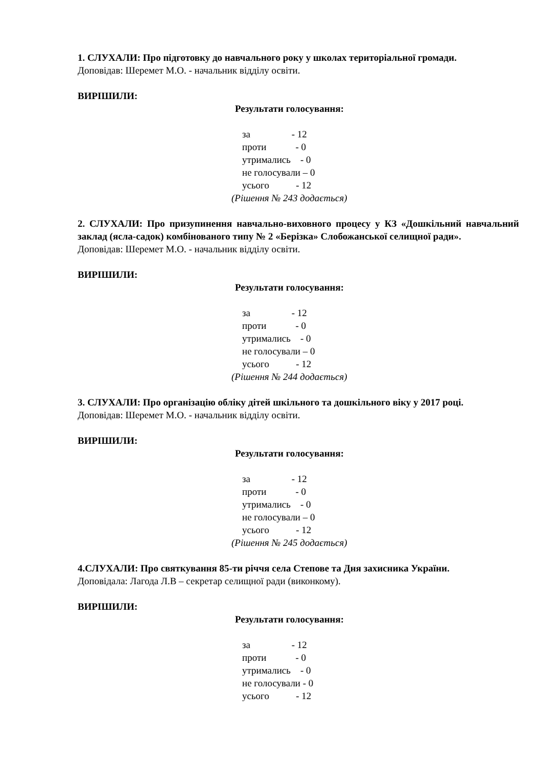1. СЛУХАЛИ: Про підготовку до навчального року у школах територіальної громади.
Доповідав: Шеремет М.О. - начальник відділу освіти.
ВИРІШИЛИ:
Результати голосування:
за - 12 проти - 0 утримались - 0 не голосували – 0 усього - 12
(Рішення № 243 додається)
2. СЛУХАЛИ: Про призупинення навчально-виховного процесу у КЗ «Дошкільний навчальний заклад (ясла-садок) комбінованого типу № 2 «Берізка» Слобожанської селищної ради».
Доповідав: Шеремет М.О. - начальник відділу освіти.
ВИРІШИЛИ:
Результати голосування:
за - 12 проти - 0 утримались - 0 не голосували – 0 усього - 12
(Рішення № 244 додається)
3. СЛУХАЛИ: Про організацію обліку дітей шкільного та дошкільного віку у 2017 році.
Доповідав: Шеремет М.О. - начальник відділу освіти.
ВИРІШИЛИ:
Результати голосування:
за - 12 проти - 0 утримались - 0 не голосували – 0 усього - 12
(Рішення № 245 додається)
4.СЛУХАЛИ: Про святкування 85-ти річчя села Степове та Дня захисника України.
Доповідала: Лагода Л.В – секретар селищної ради (виконкому).
ВИРІШИЛИ:
Результати голосування:
за - 12 проти - 0 утримались - 0 не голосували - 0 усього - 12